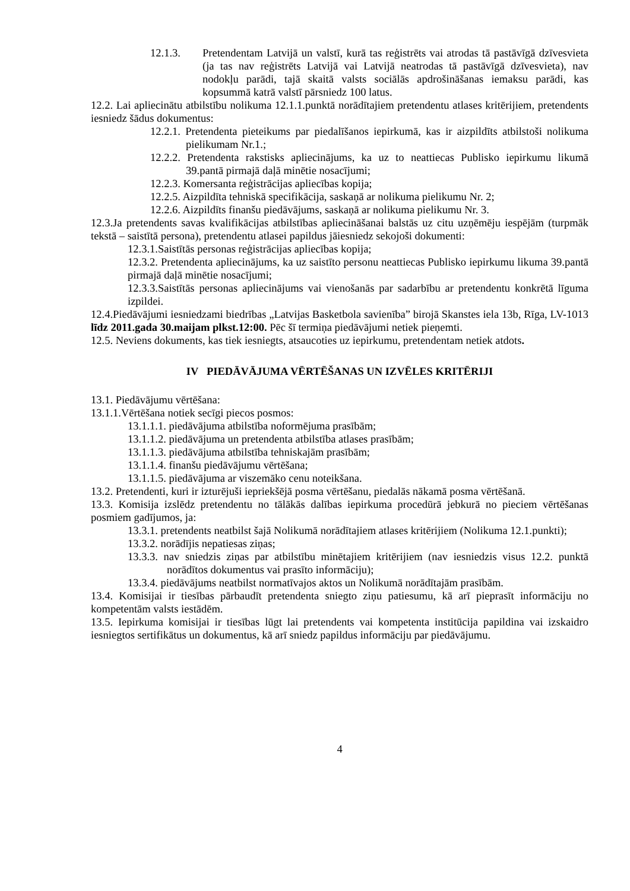12.1.3. Pretendentam Latvijā un valstī, kurā tas reģistrēts vai atrodas tā pastāvīgā dzīvesvieta (ja tas nav reģistrēts Latvijā vai Latvijā neatrodas tā pastāvīgā dzīvesvieta), nav nodokļu parādi, tajā skaitā valsts sociālās apdrošināšanas iemaksu parādi, kas kopsummā katrā valstī pārsniedz 100 latus.
12.2. Lai apliecinātu atbilstību nolikuma 12.1.1.punktā norādītajiem pretendentu atlases kritērijiem, pretendents iesniedz šādus dokumentus:
12.2.1. Pretendenta pieteikums par piedalīšanos iepirkumā, kas ir aizpildīts atbilstoši nolikuma pielikumam Nr.1.;
12.2.2. Pretendenta rakstisks apliecinājums, ka uz to neattiecas Publisko iepirkumu likumā 39.pantā pirmajā daļā minētie nosacījumi;
12.2.3. Komersanta reģistrācijas apliecības kopija;
12.2.5. Aizpildīta tehniskā specifikācija, saskaņā ar nolikuma pielikumu Nr. 2;
12.2.6. Aizpildīts finanšu piedāvājums, saskaņā ar nolikuma pielikumu Nr. 3.
12.3.Ja pretendents savas kvalifikācijas atbilstības apliecināšanai balstās uz citu uzņēmēju iespējām (turpmāk tekstā – saistītā persona), pretendentu atlasei papildus jāiesniedz sekojoši dokumenti:
12.3.1.Saistītās personas reģistrācijas apliecības kopija;
12.3.2. Pretendenta apliecinājums, ka uz saistīto personu neattiecas Publisko iepirkumu likuma 39.pantā pirmajā daļā minētie nosacījumi;
12.3.3.Saistītās personas apliecinājums vai vienošanās par sadarbību ar pretendentu konkrētā līguma izpildei.
12.4.Piedāvājumi iesniedzami biedrības „Latvijas Basketbola savienība” birojā Skanstes iela 13b, Rīga, LV-1013 līdz 2011.gada 30.maijam plkst.12:00. Pēc šī termiņa piedāvājumi netiek pieņemti.
12.5. Neviens dokuments, kas tiek iesniegts, atsaucoties uz iepirkumu, pretendentam netiek atdots.
IV PIEDĀVĀJUMA VĒRTĒŠANAS UN IZVĒLES KRITĒRIJI
13.1. Piedāvājumu vērtēšana:
13.1.1.Vērtēšana notiek secīgi piecos posmos:
13.1.1.1. piedāvājuma atbilstība noformējuma prasībām;
13.1.1.2. piedāvājuma un pretendenta atbilstība atlases prasībām;
13.1.1.3. piedāvājuma atbilstība tehniskajām prasībām;
13.1.1.4. finanšu piedāvājumu vērtēšana;
13.1.1.5. piedāvājuma ar viszemāko cenu noteikšana.
13.2. Pretendenti, kuri ir izturējuši iepriekšējā posma vērtēšanu, piedalās nākamā posma vērtēšanā.
13.3. Komisija izslēdz pretendentu no tālākās dalības iepirkuma procedūrā jebkurā no pieciem vērtēšanas posmiem gadījumos, ja:
13.3.1. pretendents neatbilst šajā Nolikumā norādītajiem atlases kritērijiem (Nolikuma 12.1.punkti);
13.3.2. norādījis nepatiesas ziņas;
13.3.3. nav sniedzis ziņas par atbilstību minētajiem kritērijiem (nav iesniedzis visus 12.2. punktā norādītos dokumentus vai prasīto informāciju);
13.3.4. piedāvājums neatbilst normatīvajos aktos un Nolikumā norādītajām prasībām.
13.4. Komisijai ir tiesības pārbaudīt pretendenta sniegto ziņu patiesumu, kā arī pieprasīt informāciju no kompetentām valsts iestādēm.
13.5. Iepirkuma komisijai ir tiesības lūgt lai pretendents vai kompetenta institūcija papildina vai izskaidro iesniegtos sertifikātus un dokumentus, kā arī sniedz papildus informāciju par piedāvājumu.
4